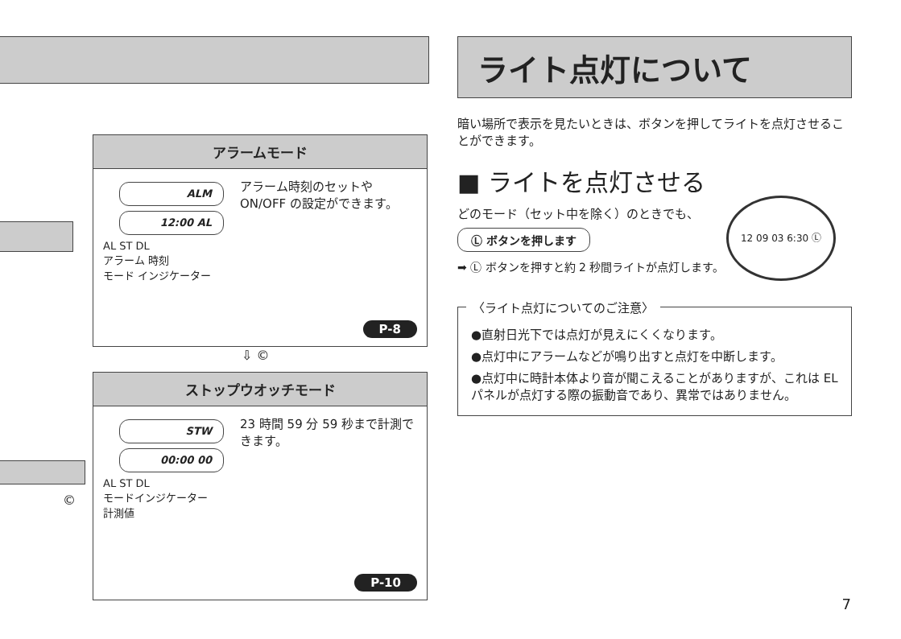©
アラームモード
ALM
12:00 AL
AL ST DL
アラーム 時刻
モード インジケーター
アラーム時刻のセットや ON/OFF の設定ができます。
P-8
⇩ ©
ストップウオッチモード
STW
00:00 00
AL ST DL
モードインジケーター
計測値
23 時間 59 分 59 秒まで計測できます。
P-10
ライト点灯について
暗い場所で表示を見たいときは、ボタンを押してライトを点灯させることができます。
■ ライトを点灯させる
どのモード（セット中を除く）のときでも、
Ⓛ ボタンを押します
12 09 03 6:30 Ⓛ
➡ Ⓛ ボタンを押すと約 2 秒間ライトが点灯します。
〈ライト点灯についてのご注意〉
●直射日光下では点灯が見えにくくなります。
●点灯中にアラームなどが鳴り出すと点灯を中断します。
●点灯中に時計本体より音が聞こえることがありますが、これは EL パネルが点灯する際の振動音であり、異常ではありません。
7